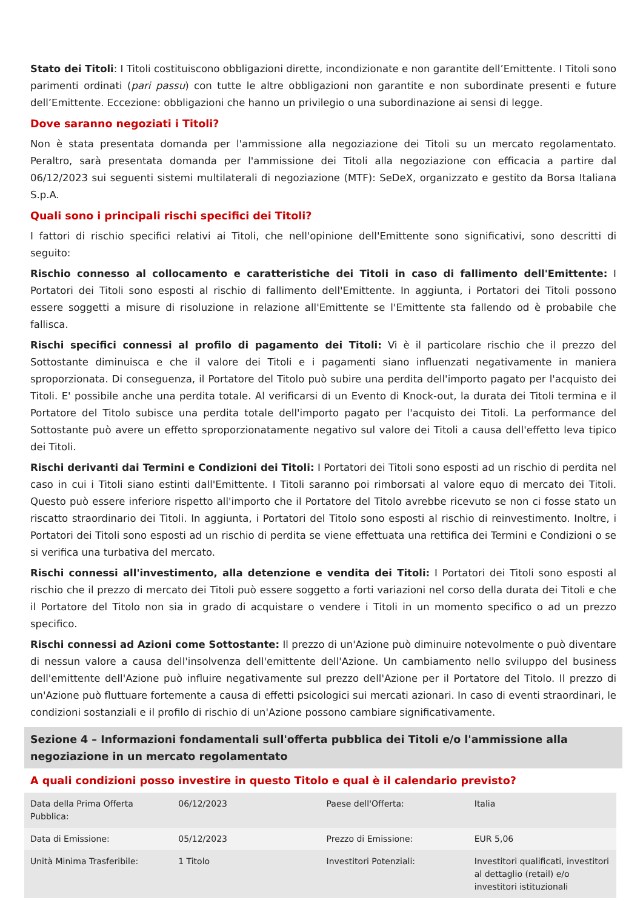Stato dei Titoli: I Titoli costituiscono obbligazioni dirette, incondizionate e non garantite dell’Emittente. I Titoli sono parimenti ordinati (pari passu) con tutte le altre obbligazioni non garantite e non subordinate presenti e future dell’Emittente. Eccezione: obbligazioni che hanno un privilegio o una subordinazione ai sensi di legge.
Dove saranno negoziati i Titoli?
Non è stata presentata domanda per l'ammissione alla negoziazione dei Titoli su un mercato regolamentato. Peraltro, sarà presentata domanda per l'ammissione dei Titoli alla negoziazione con efficacia a partire dal 06/12/2023 sui seguenti sistemi multilaterali di negoziazione (MTF): SeDeX, organizzato e gestito da Borsa Italiana S.p.A.
Quali sono i principali rischi specifici dei Titoli?
I fattori di rischio specifici relativi ai Titoli, che nell'opinione dell'Emittente sono significativi, sono descritti di seguito:
Rischio connesso al collocamento e caratteristiche dei Titoli in caso di fallimento dell'Emittente: I Portatori dei Titoli sono esposti al rischio di fallimento dell'Emittente. In aggiunta, i Portatori dei Titoli possono essere soggetti a misure di risoluzione in relazione all'Emittente se l'Emittente sta fallendo od è probabile che fallisca.
Rischi specifici connessi al profilo di pagamento dei Titoli: Vi è il particolare rischio che il prezzo del Sottostante diminuisca e che il valore dei Titoli e i pagamenti siano influenzati negativamente in maniera sproporzionata. Di conseguenza, il Portatore del Titolo può subire una perdita dell'importo pagato per l'acquisto dei Titoli. E' possibile anche una perdita totale. Al verificarsi di un Evento di Knock-out, la durata dei Titoli termina e il Portatore del Titolo subisce una perdita totale dell'importo pagato per l'acquisto dei Titoli. La performance del Sottostante può avere un effetto sproporzionatamente negativo sul valore dei Titoli a causa dell'effetto leva tipico dei Titoli.
Rischi derivanti dai Termini e Condizioni dei Titoli: I Portatori dei Titoli sono esposti ad un rischio di perdita nel caso in cui i Titoli siano estinti dall'Emittente. I Titoli saranno poi rimborsati al valore equo di mercato dei Titoli. Questo può essere inferiore rispetto all'importo che il Portatore del Titolo avrebbe ricevuto se non ci fosse stato un riscatto straordinario dei Titoli. In aggiunta, i Portatori del Titolo sono esposti al rischio di reinvestimento. Inoltre, i Portatori dei Titoli sono esposti ad un rischio di perdita se viene effettuata una rettifica dei Termini e Condizioni o se si verifica una turbativa del mercato.
Rischi connessi all'investimento, alla detenzione e vendita dei Titoli: I Portatori dei Titoli sono esposti al rischio che il prezzo di mercato dei Titoli può essere soggetto a forti variazioni nel corso della durata dei Titoli e che il Portatore del Titolo non sia in grado di acquistare o vendere i Titoli in un momento specifico o ad un prezzo specifico.
Rischi connessi ad Azioni come Sottostante: Il prezzo di un'Azione può diminuire notevolmente o può diventare di nessun valore a causa dell'insolvenza dell'emittente dell'Azione. Un cambiamento nello sviluppo del business dell'emittente dell'Azione può influire negativamente sul prezzo dell'Azione per il Portatore del Titolo. Il prezzo di un'Azione può fluttuare fortemente a causa di effetti psicologici sui mercati azionari. In caso di eventi straordinari, le condizioni sostanziali e il profilo di rischio di un'Azione possono cambiare significativamente.
Sezione 4 – Informazioni fondamentali sull'offerta pubblica dei Titoli e/o l'ammissione alla negoziazione in un mercato regolamentato
A quali condizioni posso investire in questo Titolo e qual è il calendario previsto?
| Data della Prima Offerta Pubblica: | 06/12/2023 | Paese dell'Offerta: | Italia |
| Data di Emissione: | 05/12/2023 | Prezzo di Emissione: | EUR 5,06 |
| Unità Minima Trasferibile: | 1 Titolo | Investitori Potenziali: | Investitori qualificati, investitori al dettaglio (retail) e/o investitori istituzionali |